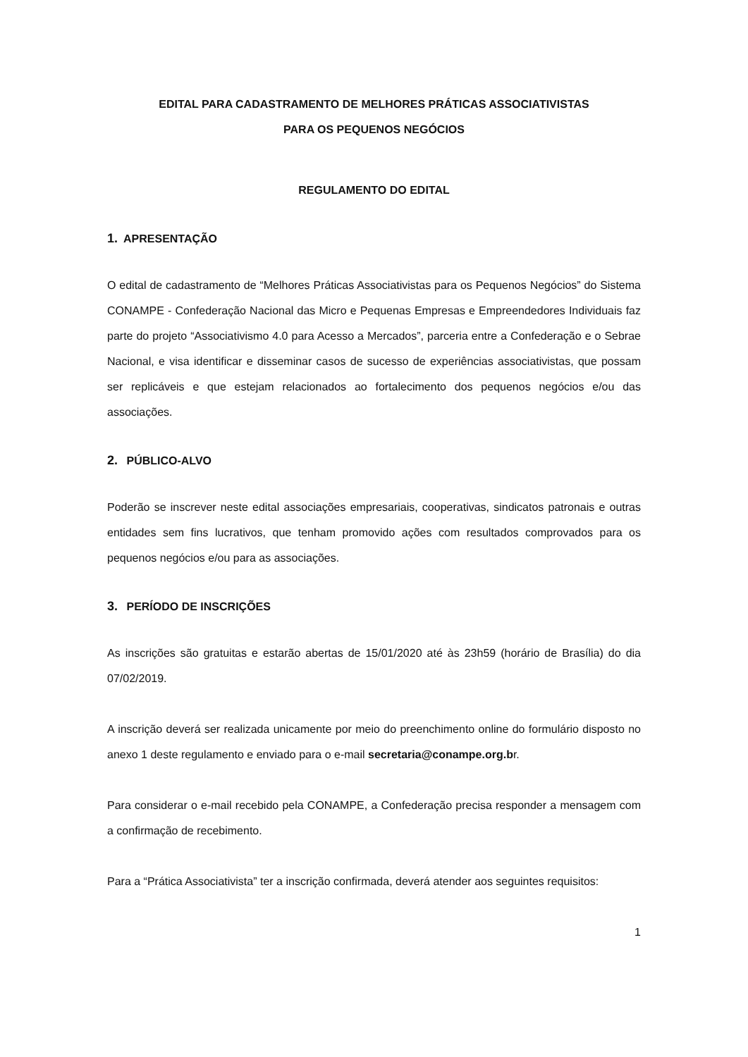EDITAL PARA CADASTRAMENTO DE MELHORES PRÁTICAS ASSOCIATIVISTAS
PARA OS PEQUENOS NEGÓCIOS
REGULAMENTO DO EDITAL
1. APRESENTAÇÃO
O edital de cadastramento de “Melhores Práticas Associativistas para os Pequenos Negócios” do Sistema CONAMPE - Confederação Nacional das Micro e Pequenas Empresas e Empreendedores Individuais faz parte do projeto “Associativismo 4.0 para Acesso a Mercados”, parceria entre a Confederação e o Sebrae Nacional, e visa identificar e disseminar casos de sucesso de experiências associativistas, que possam ser replicáveis e que estejam relacionados ao fortalecimento dos pequenos negócios e/ou das associações.
2. PÚBLICO-ALVO
Poderão se inscrever neste edital associações empresariais, cooperativas, sindicatos patronais e outras entidades sem fins lucrativos, que tenham promovido ações com resultados comprovados para os pequenos negócios e/ou para as associações.
3. PERÍODO DE INSCRIÇÕES
As inscrições são gratuitas e estarão abertas de 15/01/2020 até às 23h59 (horário de Brasília) do dia 07/02/2019.
A inscrição deverá ser realizada unicamente por meio do preenchimento online do formulário disposto no anexo 1 deste regulamento e enviado para o e-mail secretaria@conampe.org.br.
Para considerar o e-mail recebido pela CONAMPE, a Confederação precisa responder a mensagem com a confirmação de recebimento.
Para a “Prática Associativista” ter a inscrição confirmada, deverá atender aos seguintes requisitos:
1